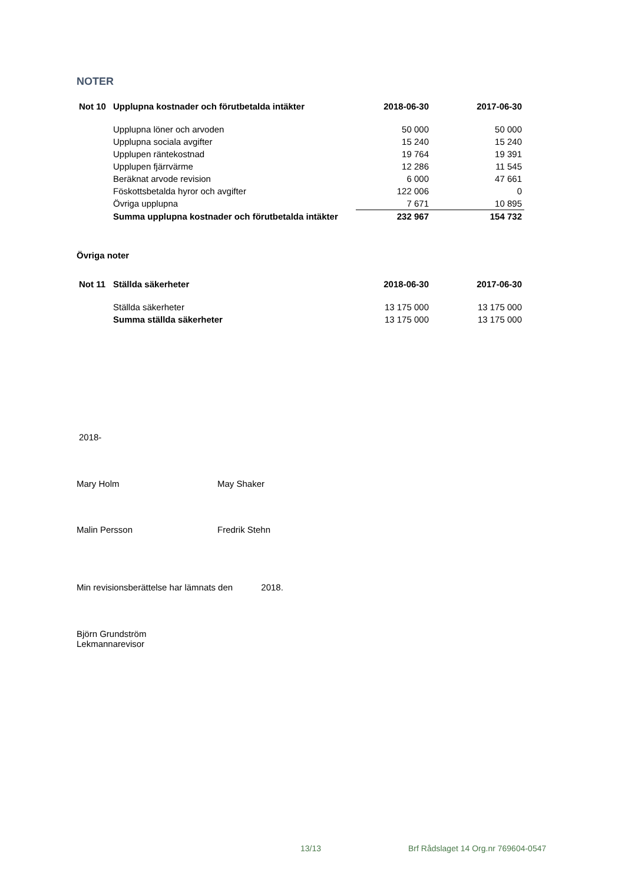NOTER
| Not 10 | Upplupna kostnader och förutbetalda intäkter | 2018-06-30 | 2017-06-30 |
| --- | --- | --- | --- |
| | Upplupna löner och arvoden | 50 000 | 50 000 |
| | Upplupna sociala avgifter | 15 240 | 15 240 |
| | Upplupen räntekostnad | 19 764 | 19 391 |
| | Upplupen fjärrvärme | 12 286 | 11 545 |
| | Beräknat arvode revision | 6 000 | 47 661 |
| | Föskottsbetalda hyror och avgifter | 122 006 | 0 |
| | Övriga upplupna | 7 671 | 10 895 |
| | Summa upplupna kostnader och förutbetalda intäkter | 232 967 | 154 732 |
Övriga noter
| Not 11 | Ställda säkerheter | 2018-06-30 | 2017-06-30 |
| --- | --- | --- | --- |
| | Ställda säkerheter | 13 175 000 | 13 175 000 |
| | Summa ställda säkerheter | 13 175 000 | 13 175 000 |
2018-
Mary Holm May Shaker
Malin Persson Fredrik Stehn
Min revisionsberättelse har lämnats den 2018.
Björn Grundström
Lekmannarevisor
13/13
Brf Rådslaget 14 Org.nr 769604-0547